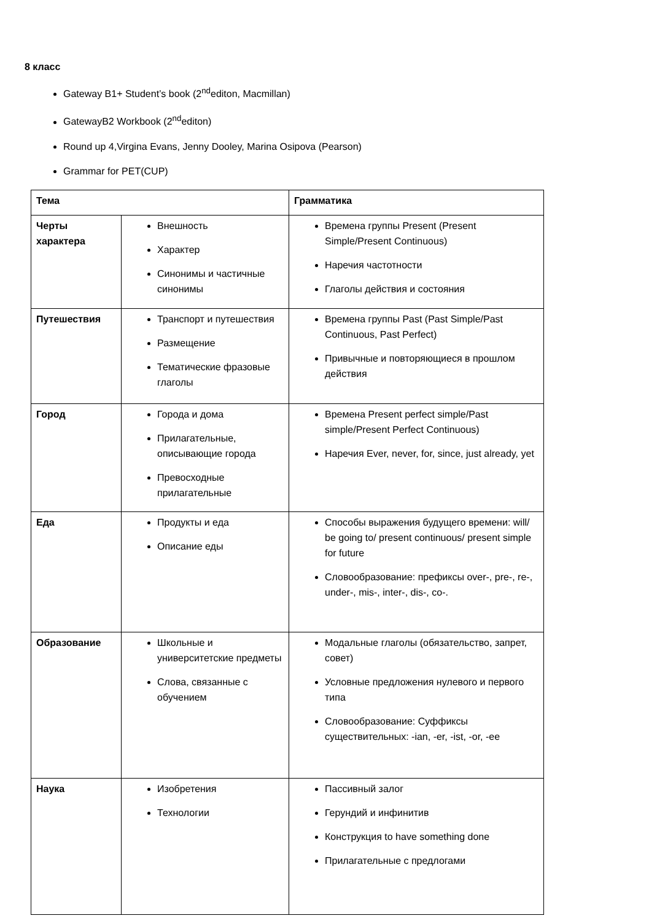8 класс
Gateway B1+ Student’s book (2<sup>nd</sup>editon, Macmillan)
GatewayB2 Workbook (2<sup>nd</sup>editon)
Round up 4,Virgina Evans, Jenny Dooley, Marina Osipova (Pearson)
Grammar for PET(CUP)
| Тема | | Грамматика |
| --- | --- | --- |
| Черты характера | Внешность Характер Синонимы и частичные синонимы | Времена группы Present (Present Simple/Present Continuous) Наречия частотности Глаголы действия и состояния |
| Путешествия | Транспорт и путешествия Размещение Тематические фразовые глаголы | Времена группы Past (Past Simple/Past Continuous, Past Perfect) Привычные и повторяющиеся в прошлом действия |
| Город | Города и дома Прилагательные, описывающие города Превосходные прилагательные | Времена Present perfect simple/Past simple/Present Perfect Continuous) Наречия Ever, never, for, since, just already, yet |
| Еда | Продукты и еда Описание еды | Способы выражения будущего времени: will/ be going to/ present continuous/ present simple for future Словообразование: префиксы over-, pre-, re-, under-, mis-, inter-, dis-, co-. |
| Образование | Школьные и университетские предметы Слова, связанные с обучением | Модальные глаголы (обязательство, запрет, совет) Условные предложения нулевого и первого типа Словообразование: Суффиксы существительных: -ian, -er, -ist, -or, -ee |
| Наука | Изобретения Технологии | Пассивный залог Герундий и инфинитив Конструкция to have something done Прилагательные с предлогами |